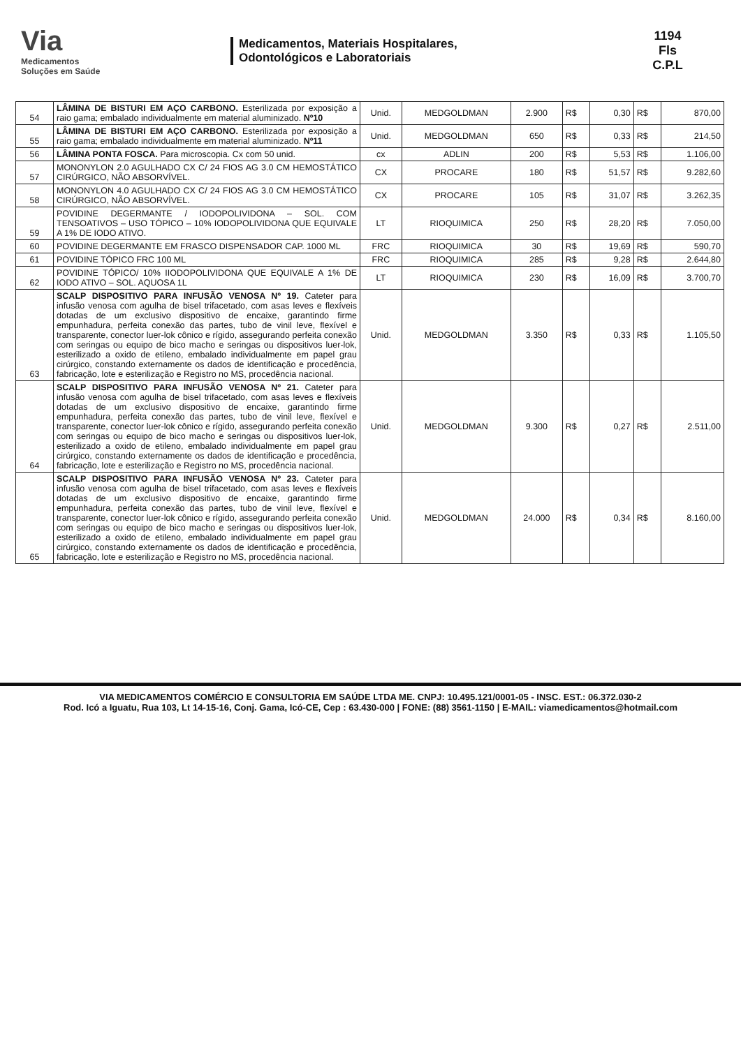Via
Medicamentos
Soluções em Saúde
Medicamentos, Materiais Hospitalares,
Odontológicos e Laboratoriais
1194
Fls
C.P.L
| 54 | LÂMINA DE BISTURI EM AÇO CARBONO. Esterilizada por exposição a raio gama; embalado individualmente em material aluminizado. Nº10 | Unid. | MEDGOLDMAN | 2.900 | R$ | 0,30 | R$ | 870,00 |
| 55 | LÂMINA DE BISTURI EM AÇO CARBONO. Esterilizada por exposição a raio gama; embalado individualmente em material aluminizado. Nº11 | Unid. | MEDGOLDMAN | 650 | R$ | 0,33 | R$ | 214,50 |
| 56 | LÂMINA PONTA FOSCA. Para microscopia. Cx com 50 unid. | cx | ADLIN | 200 | R$ | 5,53 | R$ | 1.106,00 |
| 57 | MONONYLON 2.0 AGULHADO CX C/ 24 FIOS AG 3.0 CM HEMOSTÁTICO CIRÚRGICO, NÃO ABSORVÍVEL. | CX | PROCARE | 180 | R$ | 51,57 | R$ | 9.282,60 |
| 58 | MONONYLON 4.0 AGULHADO CX C/ 24 FIOS AG 3.0 CM HEMOSTÁTICO CIRÚRGICO, NÃO ABSORVÍVEL. | CX | PROCARE | 105 | R$ | 31,07 | R$ | 3.262,35 |
| 59 | POVIDINE DEGERMANTE / IODOPOLIVIDONA – SOL. COM TENSOATIVOS – USO TÓPICO – 10% IODOPOLIVIDONA QUE EQUIVALE A 1% DE IODO ATIVO. | LT | RIOQUIMICA | 250 | R$ | 28,20 | R$ | 7.050,00 |
| 60 | POVIDINE DEGERMANTE EM FRASCO DISPENSADOR CAP. 1000 ML | FRC | RIOQUIMICA | 30 | R$ | 19,69 | R$ | 590,70 |
| 61 | POVIDINE TÓPICO FRC 100 ML | FRC | RIOQUIMICA | 285 | R$ | 9,28 | R$ | 2.644,80 |
| 62 | POVIDINE TÓPICO/ 10% IIODOPOLIVIDONA QUE EQUIVALE A 1% DE IODO ATIVO – SOL. AQUOSA 1L | LT | RIOQUIMICA | 230 | R$ | 16,09 | R$ | 3.700,70 |
| 63 | SCALP DISPOSITIVO PARA INFUSÃO VENOSA Nº 19. Cateter para infusão venosa com agulha de bisel trifacetado, com asas leves e flexíveis dotadas de um exclusivo dispositivo de encaixe, garantindo firme empunhadura, perfeita conexão das partes, tubo de vinil leve, flexível e transparente, conector luer-lok cônico e rígido, assegurando perfeita conexão com seringas ou equipo de bico macho e seringas ou dispositivos luer-lok, esterilizado a oxido de etileno, embalado individualmente em papel grau cirúrgico, constando externamente os dados de identificação e procedência, fabricação, lote e esterilização e Registro no MS, procedência nacional. | Unid. | MEDGOLDMAN | 3.350 | R$ | 0,33 | R$ | 1.105,50 |
| 64 | SCALP DISPOSITIVO PARA INFUSÃO VENOSA Nº 21. Cateter para infusão venosa com agulha de bisel trifacetado, com asas leves e flexíveis dotadas de um exclusivo dispositivo de encaixe, garantindo firme empunhadura, perfeita conexão das partes, tubo de vinil leve, flexível e transparente, conector luer-lok cônico e rígido, assegurando perfeita conexão com seringas ou equipo de bico macho e seringas ou dispositivos luer-lok, esterilizado a oxido de etileno, embalado individualmente em papel grau cirúrgico, constando externamente os dados de identificação e procedência, fabricação, lote e esterilização e Registro no MS, procedência nacional. | Unid. | MEDGOLDMAN | 9.300 | R$ | 0,27 | R$ | 2.511,00 |
| 65 | SCALP DISPOSITIVO PARA INFUSÃO VENOSA Nº 23. Cateter para infusão venosa com agulha de bisel trifacetado, com asas leves e flexíveis dotadas de um exclusivo dispositivo de encaixe, garantindo firme empunhadura, perfeita conexão das partes, tubo de vinil leve, flexível e transparente, conector luer-lok cônico e rígido, assegurando perfeita conexão com seringas ou equipo de bico macho e seringas ou dispositivos luer-lok, esterilizado a oxido de etileno, embalado individualmente em papel grau cirúrgico, constando externamente os dados de identificação e procedência, fabricação, lote e esterilização e Registro no MS, procedência nacional. | Unid. | MEDGOLDMAN | 24.000 | R$ | 0,34 | R$ | 8.160,00 |
VIA MEDICAMENTOS COMÉRCIO E CONSULTORIA EM SAÚDE LTDA ME. CNPJ: 10.495.121/0001-05 - INSC. EST.: 06.372.030-2
Rod. Icó a Iguatu, Rua 103, Lt 14-15-16, Conj. Gama, Icó-CE, Cep : 63.430-000 | FONE: (88) 3561-1150 | E-MAIL: viamedicamentos@hotmail.com